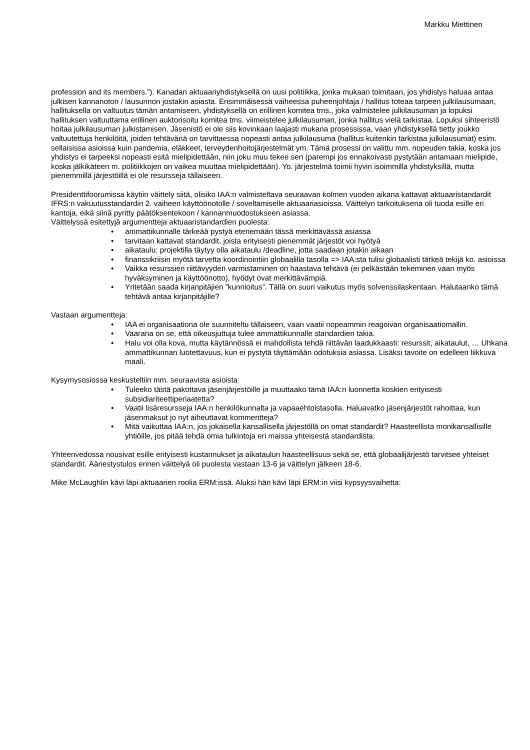Markku Miettinen
profession and its members.”). Kanadan aktuaariyhdistyksellä on uusi politiikka, jonka mukaan toimitaan, jos yhdistys haluaa antaa julkisen kannanoton / lausunnon jostakin asiasta. Ensimmäisessä vaiheessa puheenjohtaja / hallitus toteaa tarpeen julkilausumaan, hallituksella on valtuutus tämän antamiseen, yhdistyksellä on erillinen komitea tms., joka valmistelee julkilausuman ja lopuksi hallituksen valtuuttama erillinen auktorisoitu komitea tms. viimeistelee julkilausuman, jonka hallitus vielä tarkistaa. Lopuksi sihteeristö hoitaa julkilausuman julkistamisen. Jäsenistö ei ole siis kovinkaan laajasti mukana prosessissa, vaan yhdistyksellä tietty joukko valtuutettuja henkilöitä, joiden tehtävänä on tarvittaessa nopeasti antaa julkilausuma (hallitus kuitenkin tarkistaa julkilausumat) esim. sellaisissa asioissa kuin pandemia, eläkkeet, terveydenhoitojärjestelmät ym. Tämä prosessi on valittu mm. nopeuden takia, koska jos yhdistys ei tarpeeksi nopeasti esitä mielipidettään, niin joku muu tekee sen (parempi jos ennakoivasti pystytään antamaan mielipide, koska jälkikäteen m. politiikkojen on vaikea muuttaa mielipidettään). Yo. järjestelmä toimii hyvin isoimmilla yhdistyksillä, mutta pienemmillä järjestöillä ei ole resursseja tällaiseen.
Presidenttifoorumissa käytiin väittely siitä, olisiko IAA:n valmisteltava seuraavan kolmen vuoden aikana kattavat aktuaaristandardit IFRS:n vakuutusstandardin 2. vaiheen käyttöönotolle / soveltamiselle aktuaariasioissa. Väittelyn tarkoituksena oli tuoda esille eri kantoja, eikä siinä pyritty päätöksentekoon / kannanmuodostukseen asiassa.
Väittelyssä esitettyjä argumentteja aktuaaristandardien puolesta:
• ammattikunnalle tärkeää pystyä etenemään tässä merkittävässä asiassa
• tarvitaan kattavat standardit, joista erityisesti pienemmät järjestöt voi hyötyä
• aikataulu: projektilla täytyy olla aikataulu /deadline, jotta saadaan jotakin aikaan
• finanssikriisin myötä tarvetta koordinointiin globaalilla tasolla => IAA:sta tulisi globaalisti tärkeä tekijä ko. asioissa
• Vaikka resurssien riittävyyden varmistaminen on haastava tehtävä (ei pelkästään tekeminen vaan myös hyväksyminen ja käyttöönotto), hyödyt ovat merkittävämpiä.
• Yritetään saada kirjanpitäjien ”kunnioitus”. Tällä on suuri vaikutus myös solvenssilaskentaan. Halutaanko tämä tehtävä antaa kirjanpitäjille?
Vastaan argumentteja:
• IAA ei organisaationa ole suunniteltu tällaiseen, vaan vaatii nopeammin reagoivan organisaatiomallin.
• Vaarana on se, että oikeusjuttuja tulee ammattikunnalle standardien takia.
• Halu voi olla kova, mutta käytännössä ei mahdollista tehdä riittävän laadukkaasti: resurssit, aikataulut, … Uhkana ammattikunnan luotettavuus, kun ei pystytä täyttämään odotuksia asiassa. Lisäksi tavoite on edelleen liikkuva maali.
Kysymysosiossa keskusteltiin mm. seuraavista asioista:
• Tuleeko tästä pakottava jäsenjärjestöille ja muuttaako tämä IAA:n luonnetta koskien erityisesti subsidiariteettiperiaatetta?
• Vaatii lisäresursseja IAA:n henkilökunnalta ja vapaaehtoistasolla. Haluavatko jäsenjärjestöt rahoittaa, kun jäsenmaksut jo nyt aiheuttavat kommentteja?
• Mitä vaikuttaa IAA:n, jos jokaisella kansallisella järjestöllä on omat standardit? Haasteellista monikansallisille yhtiöille, jos pitää tehdä omia tulkintoja eri maissa yhteisestä standardista.
Yhteenvedossa nousivat esille erityisesti kustannukset ja aikataulun haasteellisuus sekä se, että globaalijärjestö tarvitsee yhteiset standardit. Äänestystulos ennen väittelyä oli puolesta vastaan 13-6 ja väittelyn jälkeen 18-6.
Mike McLaughlin kävi läpi aktuaarien roolia ERM:issä. Aluksi hän kävi läpi ERM:in viisi kypsyysvaihetta: